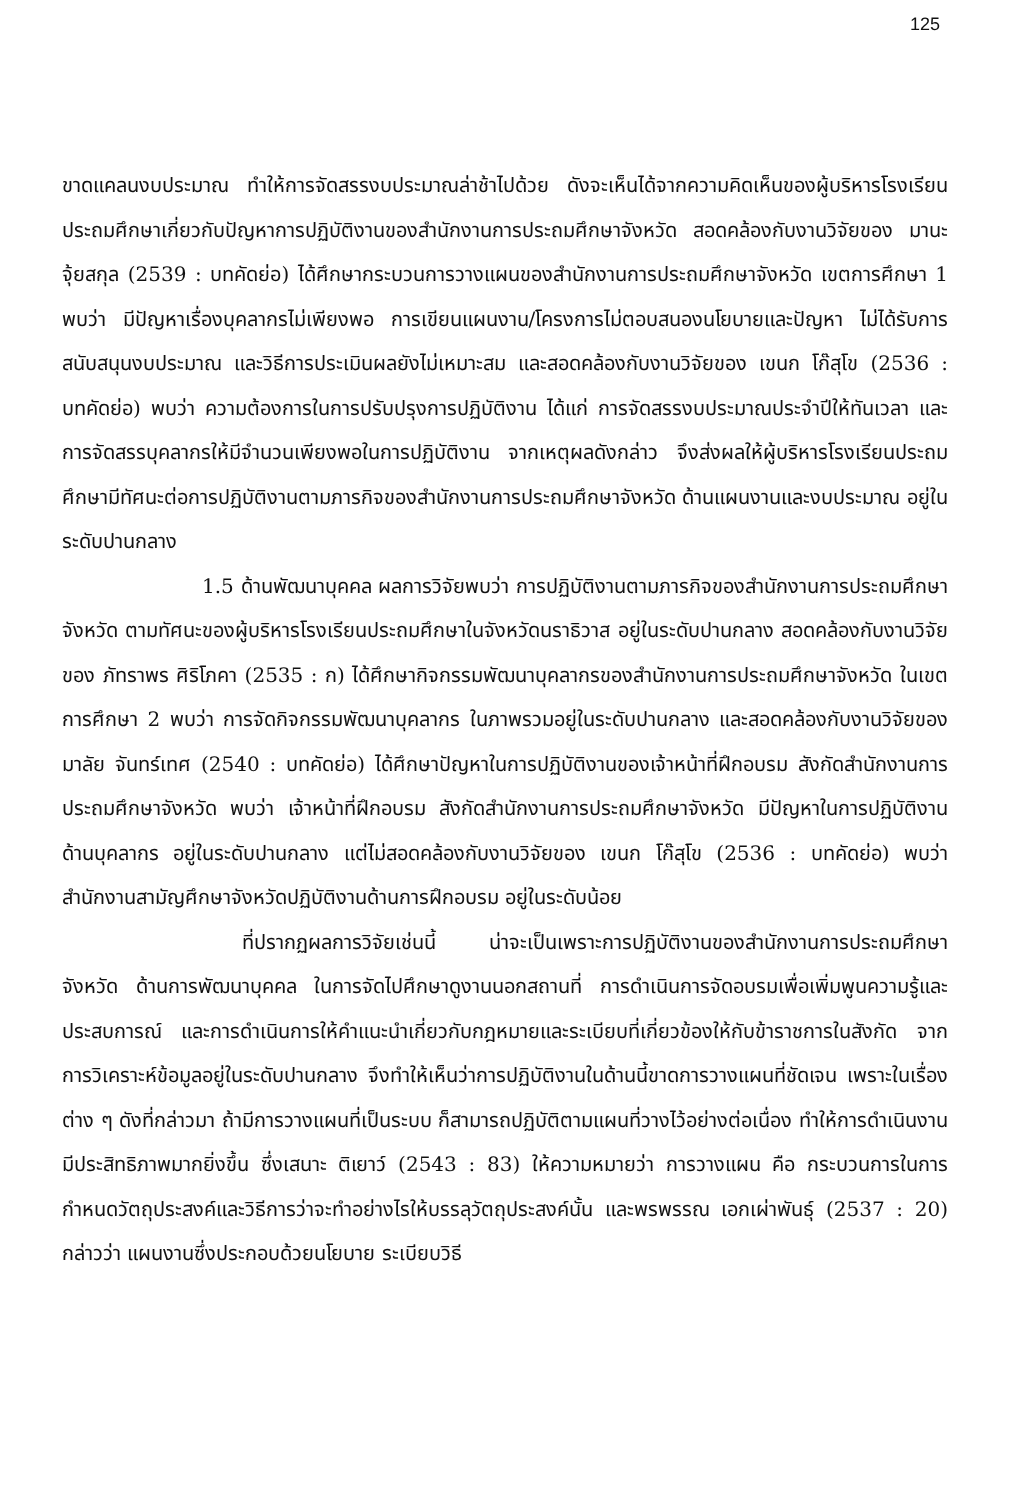125
ขาดแคลนงบประมาณ ทำให้การจัดสรรงบประมาณล่าช้าไปด้วย ดังจะเห็นได้จากความคิดเห็นของผู้บริหารโรงเรียนประถมศึกษาเกี่ยวกับปัญหาการปฏิบัติงานของสำนักงานการประถมศึกษาจังหวัด สอดคล้องกับงานวิจัยของ มานะ จุ้ยสกุล (2539 : บทคัดย่อ) ได้ศึกษากระบวนการวางแผนของสำนักงานการประถมศึกษาจังหวัด เขตการศึกษา 1 พบว่า มีปัญหาเรื่องบุคลากรไม่เพียงพอ การเขียนแผนงาน/โครงการไม่ตอบสนองนโยบายและปัญหา ไม่ได้รับการสนับสนุนงบประมาณ และวิธีการประเมินผลยังไม่เหมาะสม และสอดคล้องกับงานวิจัยของ เขนก โก๊สุโข (2536 : บทคัดย่อ) พบว่า ความต้องการในการปรับปรุงการปฏิบัติงาน ได้แก่ การจัดสรรงบประมาณประจำปีให้ทันเวลา และการจัดสรรบุคลากรให้มีจำนวนเพียงพอในการปฏิบัติงาน จากเหตุผลดังกล่าว จึงส่งผลให้ผู้บริหารโรงเรียนประถมศึกษามีทัศนะต่อการปฏิบัติงานตามภารกิจของสำนักงานการประถมศึกษาจังหวัด ด้านแผนงานและงบประมาณ อยู่ในระดับปานกลาง
1.5 ด้านพัฒนาบุคคล ผลการวิจัยพบว่า การปฏิบัติงานตามภารกิจของสำนักงานการประถมศึกษาจังหวัด ตามทัศนะของผู้บริหารโรงเรียนประถมศึกษาในจังหวัดนราธิวาส อยู่ในระดับปานกลาง สอดคล้องกับงานวิจัยของ ภัทราพร ศิริโภคา (2535 : ก) ได้ศึกษากิจกรรมพัฒนาบุคลากรของสำนักงานการประถมศึกษาจังหวัด ในเขตการศึกษา 2 พบว่า การจัดกิจกรรมพัฒนาบุคลากร ในภาพรวมอยู่ในระดับปานกลาง และสอดคล้องกับงานวิจัยของ มาลัย จันทร์เทศ (2540 : บทคัดย่อ) ได้ศึกษาปัญหาในการปฏิบัติงานของเจ้าหน้าที่ฝึกอบรม สังกัดสำนักงานการประถมศึกษาจังหวัด พบว่า เจ้าหน้าที่ฝึกอบรม สังกัดสำนักงานการประถมศึกษาจังหวัด มีปัญหาในการปฏิบัติงานด้านบุคลากร อยู่ในระดับปานกลาง แต่ไม่สอดคล้องกับงานวิจัยของ เขนก โก๊สุโข (2536 : บทคัดย่อ) พบว่า สำนักงานสามัญศึกษาจังหวัดปฏิบัติงานด้านการฝึกอบรม อยู่ในระดับน้อย
ที่ปรากฏผลการวิจัยเช่นนี้ น่าจะเป็นเพราะการปฏิบัติงานของสำนักงานการประถมศึกษาจังหวัด ด้านการพัฒนาบุคคล ในการจัดไปศึกษาดูงานนอกสถานที่ การดำเนินการจัดอบรมเพื่อเพิ่มพูนความรู้และประสบการณ์ และการดำเนินการให้คำแนะนำเกี่ยวกับกฎหมายและระเบียบที่เกี่ยวข้องให้กับข้าราชการในสังกัด จากการวิเคราะห์ข้อมูลอยู่ในระดับปานกลาง จึงทำให้เห็นว่าการปฏิบัติงานในด้านนี้ขาดการวางแผนที่ชัดเจน เพราะในเรื่องต่าง ๆ ดังที่กล่าวมา ถ้ามีการวางแผนที่เป็นระบบ ก็สามารถปฏิบัติตามแผนที่วางไว้อย่างต่อเนื่อง ทำให้การดำเนินงานมีประสิทธิภาพมากยิ่งขึ้น ซึ่งเสนาะ ติเยาว์ (2543 : 83) ให้ความหมายว่า การวางแผน คือ กระบวนการในการกำหนดวัตถุประสงค์และวิธีการว่าจะทำอย่างไรให้บรรลุวัตถุประสงค์นั้น และพรพรรณ เอกเผ่าพันธุ์ (2537 : 20) กล่าวว่า แผนงานซึ่งประกอบด้วยนโยบาย ระเบียบวิธี